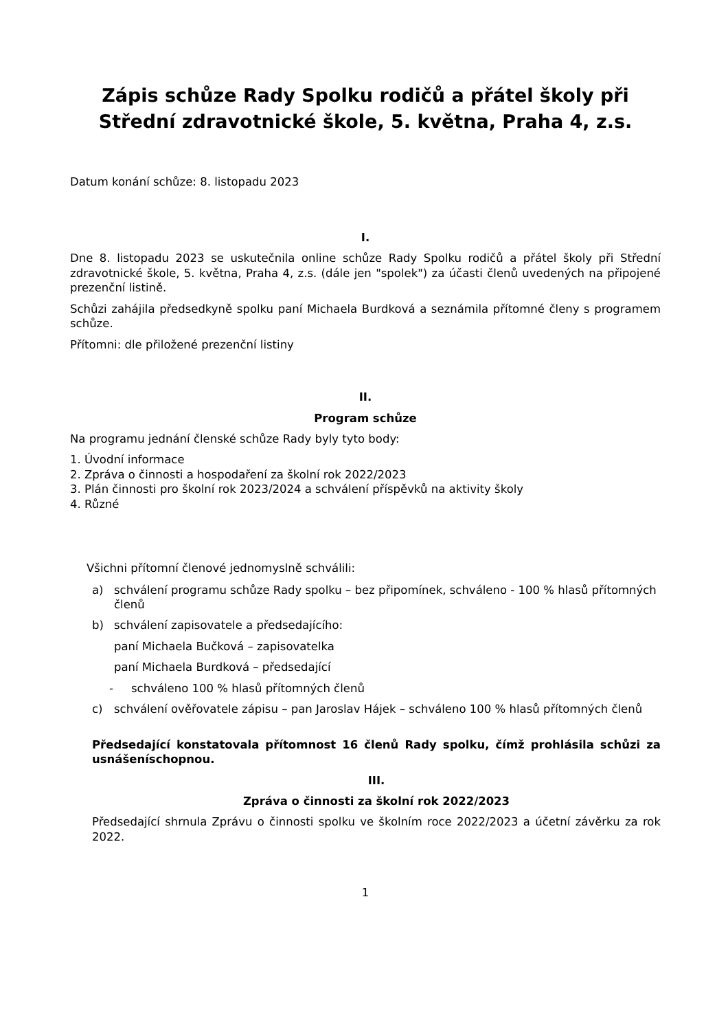Zápis schůze Rady Spolku rodičů a přátel školy při Střední zdravotnické škole, 5. května, Praha 4, z.s.
Datum konání schůze: 8. listopadu 2023
I.
Dne 8. listopadu 2023 se uskutečnila online schůze Rady Spolku rodičů a přátel školy při Střední zdravotnické škole, 5. května, Praha 4, z.s. (dále jen "spolek") za účasti členů uvedených na připojené prezenční listině.
Schůzi zahájila předsedkyně spolku paní Michaela Burdková a seznámila přítomné členy s programem schůze.
Přítomni: dle přiložené prezenční listiny
II.
Program schůze
Na programu jednání členské schůze Rady byly tyto body:
1. Úvodní informace
2. Zpráva o činnosti a hospodaření za školní rok 2022/2023
3. Plán činnosti pro školní rok 2023/2024 a schválení příspěvků na aktivity školy
4. Různé
Všichni přítomní členové jednomyslně schválili:
a) schválení programu schůze Rady spolku – bez připomínek, schváleno - 100 % hlasů přítomných členů
b) schválení zapisovatele a předsedajícího:
paní Michaela Bučková – zapisovatelka
paní Michaela Burdková – předsedající
- schváleno 100 % hlasů přítomných členů
c) schválení ověřovatele zápisu – pan Jaroslav Hájek – schváleno 100 % hlasů přítomných členů
Předsedající konstatovala přítomnost 16 členů Rady spolku, čímž prohlásila schůzi za usnášeníschopnou.
III.
Zpráva o činnosti za školní rok 2022/2023
Předsedající shrnula Zprávu o činnosti spolku ve školním roce 2022/2023 a účetní závěrku za rok 2022.
1